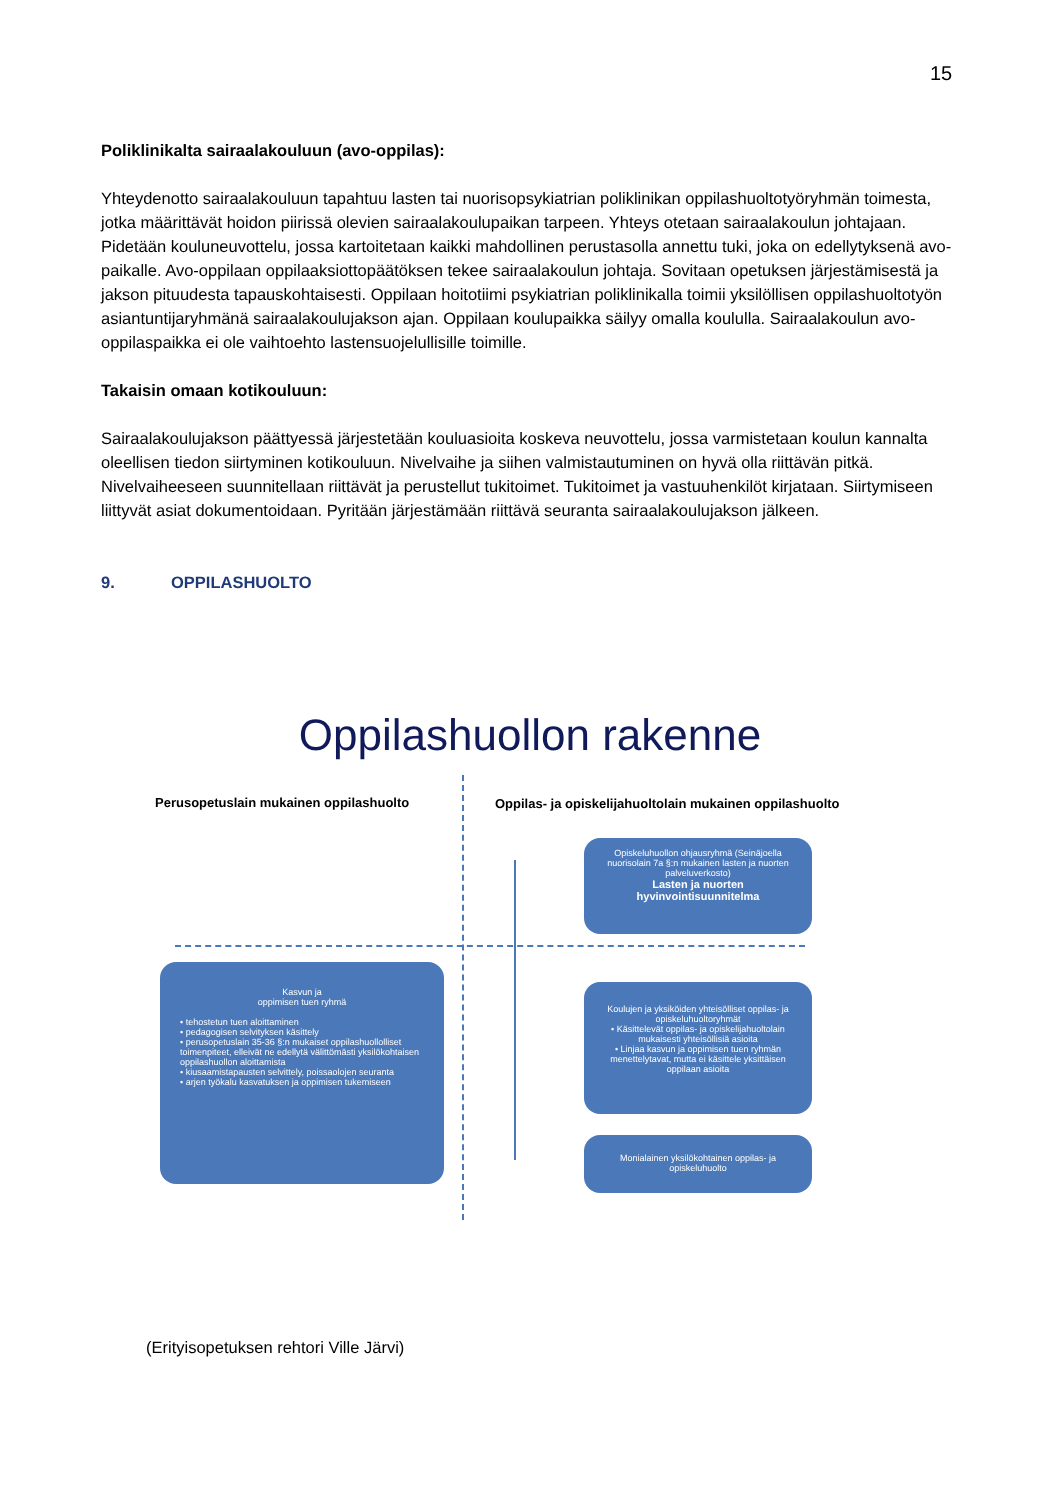15
Poliklinikalta sairaalakouluun (avo-oppilas):
Yhteydenotto sairaalakouluun tapahtuu lasten tai nuorisopsykiatrian poliklinikan oppilashuoltotyöryhmän toimesta, jotka määrittävät hoidon piirissä olevien sairaalakoulupaikan tarpeen. Yhteys otetaan sairaalakoulun johtajaan. Pidetään kouluneuvottelu, jossa kartoitetaan kaikki mahdollinen perustasolla annettu tuki, joka on edellytyksenä avo-paikalle. Avo-oppilaan oppilaaksiottopäätöksen tekee sairaalakoulun johtaja. Sovitaan opetuksen järjestämisestä ja jakson pituudesta tapauskohtaisesti. Oppilaan hoitotiimi psykiatrian poliklinikalla toimii yksilöllisen oppilashuoltotyön asiantuntijaryhmänä sairaalakoulujakson ajan. Oppilaan koulupaikka säilyy omalla koululla. Sairaalakoulun avo-oppilaspaikka ei ole vaihtoehto lastensuojelullisille toimille.
Takaisin omaan kotikouluun:
Sairaalakoulujakson päättyessä järjestetään kouluasioita koskeva neuvottelu, jossa varmistetaan koulun kannalta oleellisen tiedon siirtyminen kotikouluun. Nivelvaihe ja siihen valmistautuminen on hyvä olla riittävän pitkä. Nivelvaiheeseen suunnitellaan riittävät ja perustellut tukitoimet. Tukitoimet ja vastuuhenkilöt kirjataan. Siirtymiseen liittyvät asiat dokumentoidaan. Pyritään järjestämään riittävä seuranta sairaalakoulujakson jälkeen.
9. OPPILASHUOLTO
Oppilashuollon rakenne
Perusopetuslain mukainen oppilashuolto
Oppilas- ja opiskelijahuoltolain mukainen oppilashuolto
Opiskeluhuollon ohjausryhmä (Seinäjoella nuorisolain 7a §:n mukainen lasten ja nuorten palveluverkosto)
Lasten ja nuorten hyvinvointisuunnitelma
Kasvun ja
oppimisen tuen ryhmä
• tehostetun tuen aloittaminen
• pedagogisen selvityksen käsittely
• perusopetuslain 35-36 §:n mukaiset oppilashuollolliset toimenpiteet, elleivät ne edellytä välittömästi yksilökohtaisen oppilashuollon aloittamista
• kiusaamistapausten selvittely, poissaolojen seuranta
• arjen työkalu kasvatuksen ja oppimisen tukemiseen
Koulujen ja yksiköiden yhteisölliset oppilas- ja opiskeluhuoltoryhmät
• Käsittelevät oppilas- ja opiskelijahuoltolain mukaisesti yhteisöllisiä asioita
• Linjaa kasvun ja oppimisen tuen ryhmän menettelytavat, mutta ei käsittele yksittäisen oppilaan asioita
Monialainen yksilökohtainen oppilas- ja opiskeluhuolto
(Erityisopetuksen rehtori Ville Järvi)